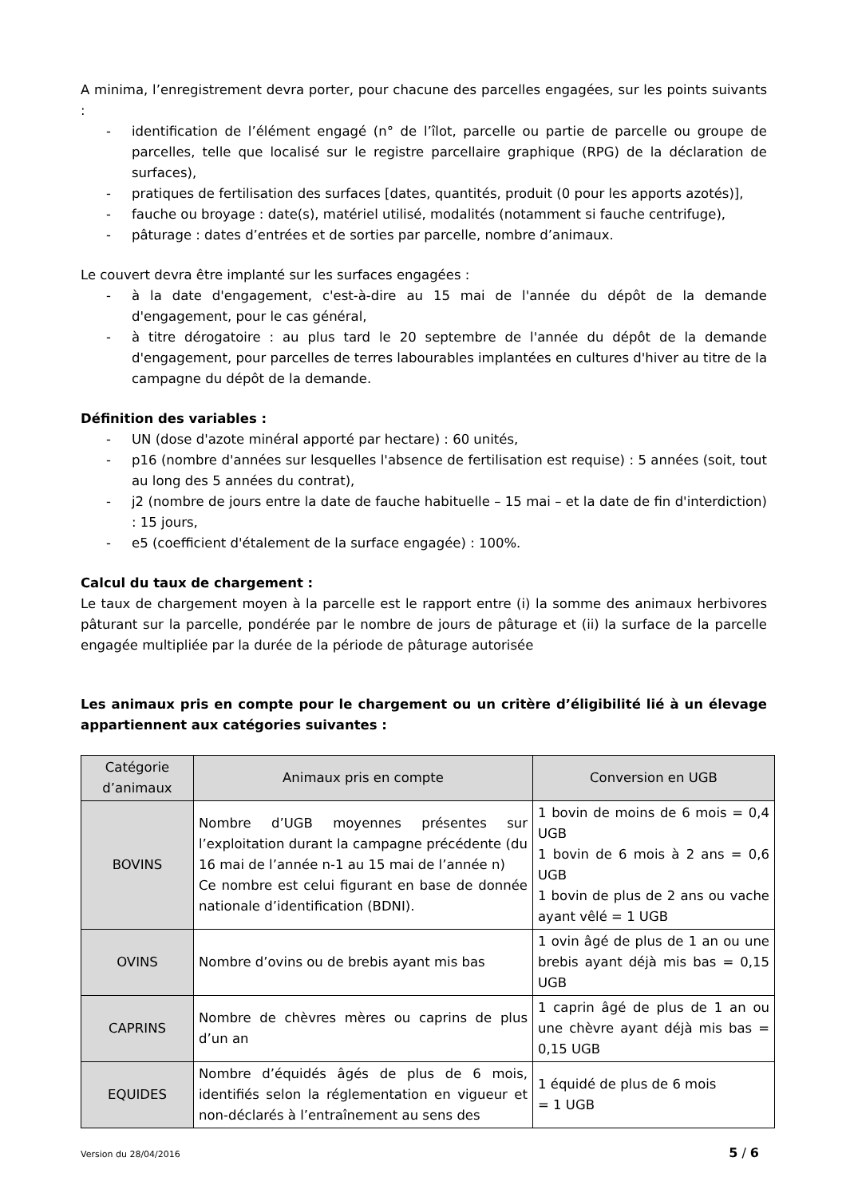A minima, l’enregistrement devra porter, pour chacune des parcelles engagées, sur les points suivants :
- identification de l’élément engagé (n° de l’îlot, parcelle ou partie de parcelle ou groupe de parcelles, telle que localisé sur le registre parcellaire graphique (RPG) de la déclaration de surfaces),
- pratiques de fertilisation des surfaces [dates, quantités, produit (0 pour les apports azotés)],
- fauche ou broyage : date(s), matériel utilisé, modalités (notamment si fauche centrifuge),
- pâturage : dates d’entrées et de sorties par parcelle, nombre d’animaux.
Le couvert devra être implanté sur les surfaces engagées :
- à la date d'engagement, c'est-à-dire au 15 mai de l'année du dépôt de la demande d'engagement, pour le cas général,
- à titre dérogatoire : au plus tard le 20 septembre de l'année du dépôt de la demande d'engagement, pour parcelles de terres labourables implantées en cultures d'hiver au titre de la campagne du dépôt de la demande.
Définition des variables :
- UN (dose d'azote minéral apporté par hectare) : 60 unités,
- p16 (nombre d'années sur lesquelles l'absence de fertilisation est requise) : 5 années (soit, tout au long des 5 années du contrat),
- j2 (nombre de jours entre la date de fauche habituelle – 15 mai – et la date de fin d'interdiction) : 15 jours,
- e5 (coefficient d'étalement de la surface engagée) : 100%.
Calcul du taux de chargement :
Le taux de chargement moyen à la parcelle est le rapport entre (i) la somme des animaux herbivores pâturant sur la parcelle, pondérée par le nombre de jours de pâturage et (ii) la surface de la parcelle engagée multipliée par la durée de la période de pâturage autorisée
Les animaux pris en compte pour le chargement ou un critère d’éligibilité lié à un élevage appartiennent aux catégories suivantes :
| Catégorie d’animaux | Animaux pris en compte | Conversion en UGB |
| --- | --- | --- |
| BOVINS | Nombre d’UGB moyennes présentes sur l’exploitation durant la campagne précédente (du 16 mai de l’année n-1 au 15 mai de l’année n) Ce nombre est celui figurant en base de donnée nationale d’identification (BDNI). | 1 bovin de moins de 6 mois = 0,4 UGB 1 bovin de 6 mois à 2 ans = 0,6 UGB 1 bovin de plus de 2 ans ou vache ayant vêlé = 1 UGB |
| OVINS | Nombre d’ovins ou de brebis ayant mis bas | 1 ovin âgé de plus de 1 an ou une brebis ayant déjà mis bas = 0,15 UGB |
| CAPRINS | Nombre de chèvres mères ou caprins de plus d’un an | 1 caprin âgé de plus de 1 an ou une chèvre ayant déjà mis bas = 0,15 UGB |
| EQUIDES | Nombre d’équidés âgés de plus de 6 mois, identifiés selon la réglementation en vigueur et non-déclarés à l’entraînement au sens des | 1 équidé de plus de 6 mois = 1 UGB |
Version du 28/04/2016 5 / 6